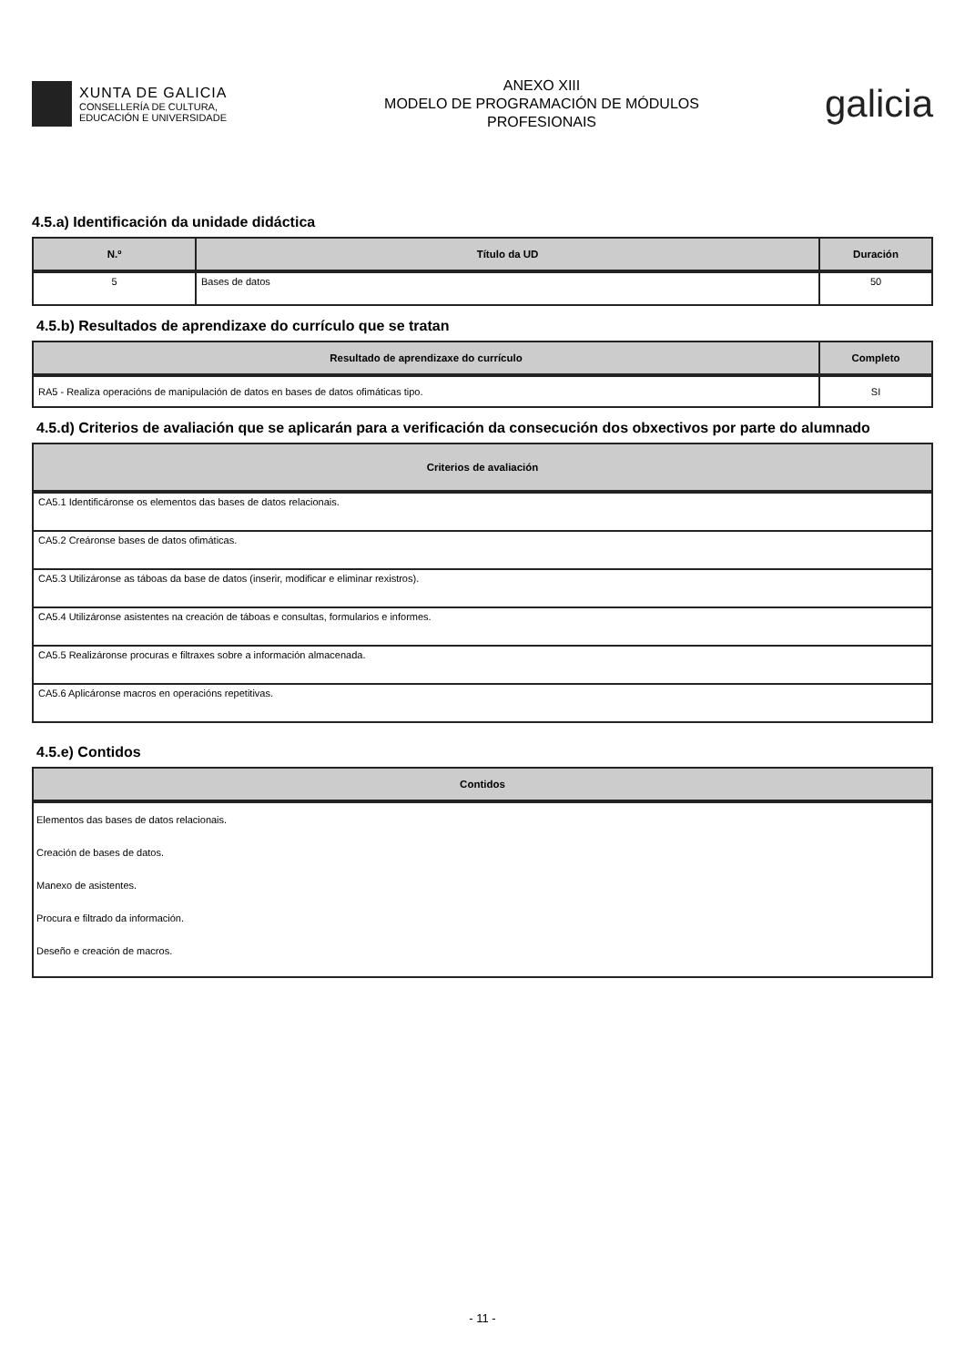XUNTA DE GALICIA
CONSELLERÍA DE CULTURA,
EDUCACIÓN E UNIVERSIDADE
ANEXO XIII
MODELO DE PROGRAMACIÓN DE MÓDULOS
PROFESIONAIS
galicia
4.5.a) Identificación da unidade didáctica
| N.º | Título da UD | Duración |
| --- | --- | --- |
| 5 | Bases de datos | 50 |
4.5.b) Resultados de aprendizaxe do currículo que se tratan
| Resultado de aprendizaxe do currículo | Completo |
| --- | --- |
| RA5 - Realiza operacións de manipulación de datos en bases de datos ofimáticas tipo. | SI |
4.5.d) Criterios de avaliación que se aplicarán para a verificación da consecución dos obxectivos por parte do alumnado
| Criterios de avaliación |
| --- |
| CA5.1 Identificáronse os elementos das bases de datos relacionais. |
| CA5.2 Creáronse bases de datos ofimáticas. |
| CA5.3 Utilizáronse as táboas da base de datos (inserir, modificar e eliminar rexistros). |
| CA5.4 Utilizáronse asistentes na creación de táboas e consultas, formularios e informes. |
| CA5.5 Realizáronse procuras e filtraxes sobre a información almacenada. |
| CA5.6 Aplicáronse macros en operacións repetitivas. |
4.5.e) Contidos
| Contidos |
| --- |
| Elementos das bases de datos relacionais. Creación de bases de datos. Manexo de asistentes. Procura e filtrado da información. Deseño e creación de macros. |
- 11 -